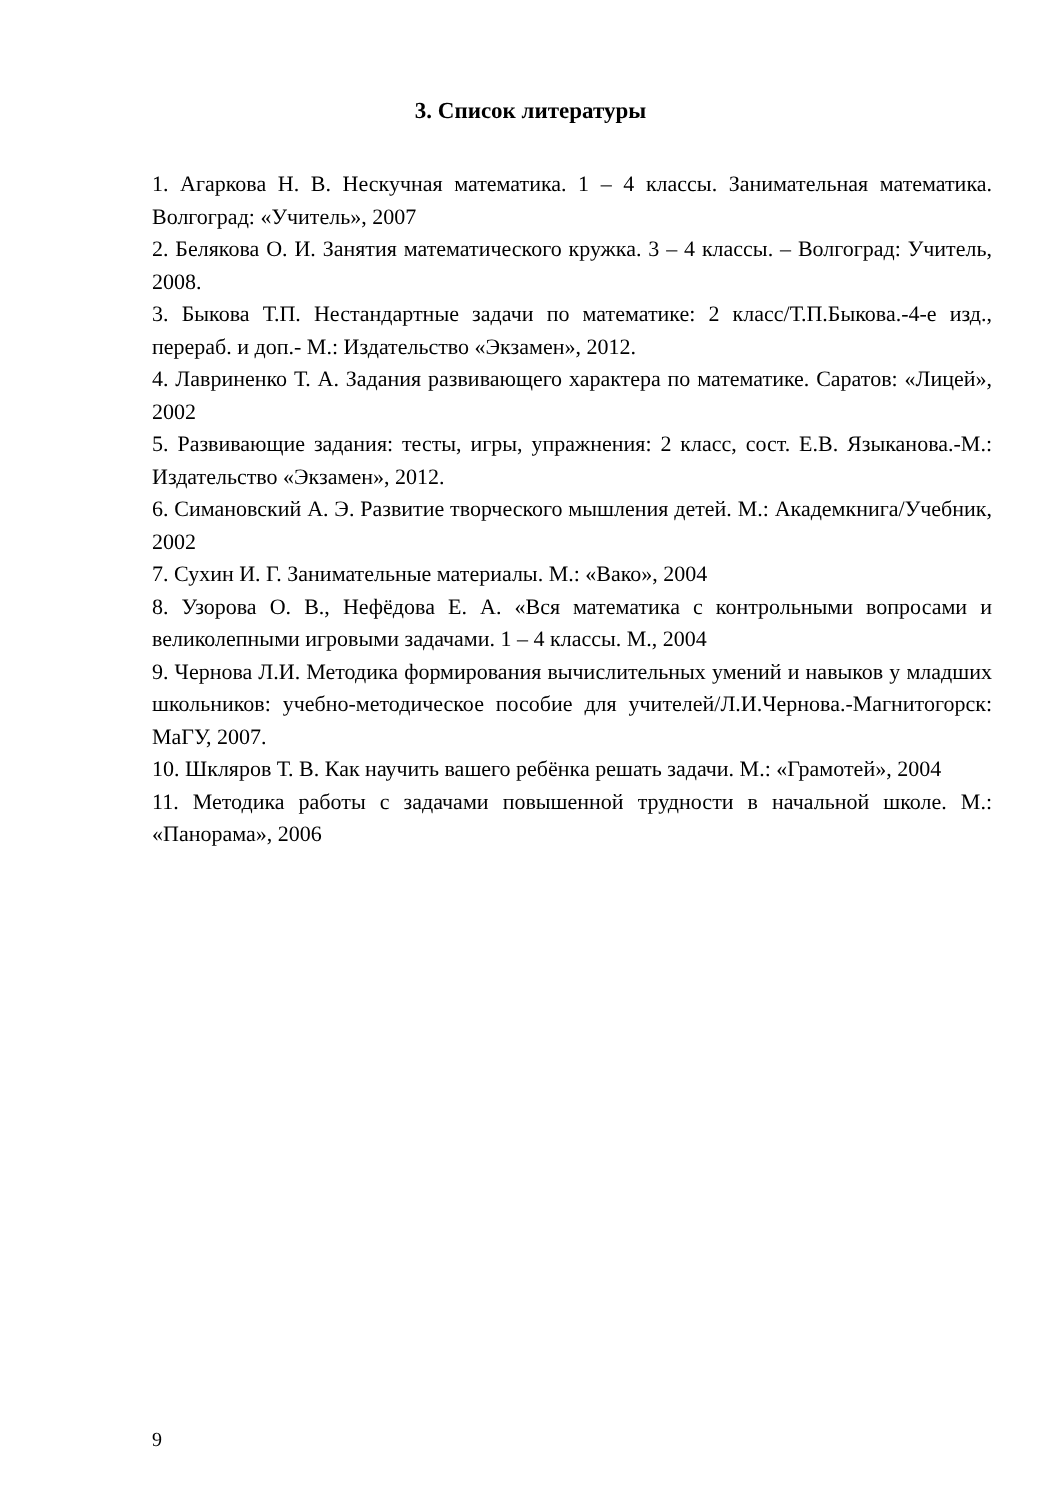3. Список литературы
1. Агаркова Н. В. Нескучная математика. 1 – 4 классы. Занимательная математика. Волгоград: «Учитель», 2007
2. Белякова О. И. Занятия математического кружка. 3 – 4 классы. – Волгоград: Учитель, 2008.
3. Быкова Т.П. Нестандартные задачи по математике: 2 класс/Т.П.Быкова.-4-е изд., перераб. и доп.- М.: Издательство «Экзамен», 2012.
4. Лавриненко Т. А. Задания развивающего характера по математике. Саратов: «Лицей», 2002
5. Развивающие задания: тесты, игры, упражнения: 2 класс, сост. Е.В. Языканова.-М.: Издательство «Экзамен», 2012.
6. Симановский А. Э. Развитие творческого мышления детей. М.: Академкнига/Учебник, 2002
7. Сухин И. Г. Занимательные материалы. М.: «Вако», 2004
8. Узорова О. В., Нефёдова Е. А. «Вся математика с контрольными вопросами и великолепными игровыми задачами. 1 – 4 классы. М., 2004
9. Чернова Л.И. Методика формирования вычислительных умений и навыков у младших школьников: учебно-методическое пособие для учителей/Л.И.Чернова.-Магнитогорск: МаГУ, 2007.
10. Шкляров Т. В. Как научить вашего ребёнка решать задачи. М.: «Грамотей», 2004
11. Методика работы с задачами повышенной трудности в начальной школе. М.: «Панорама», 2006
9